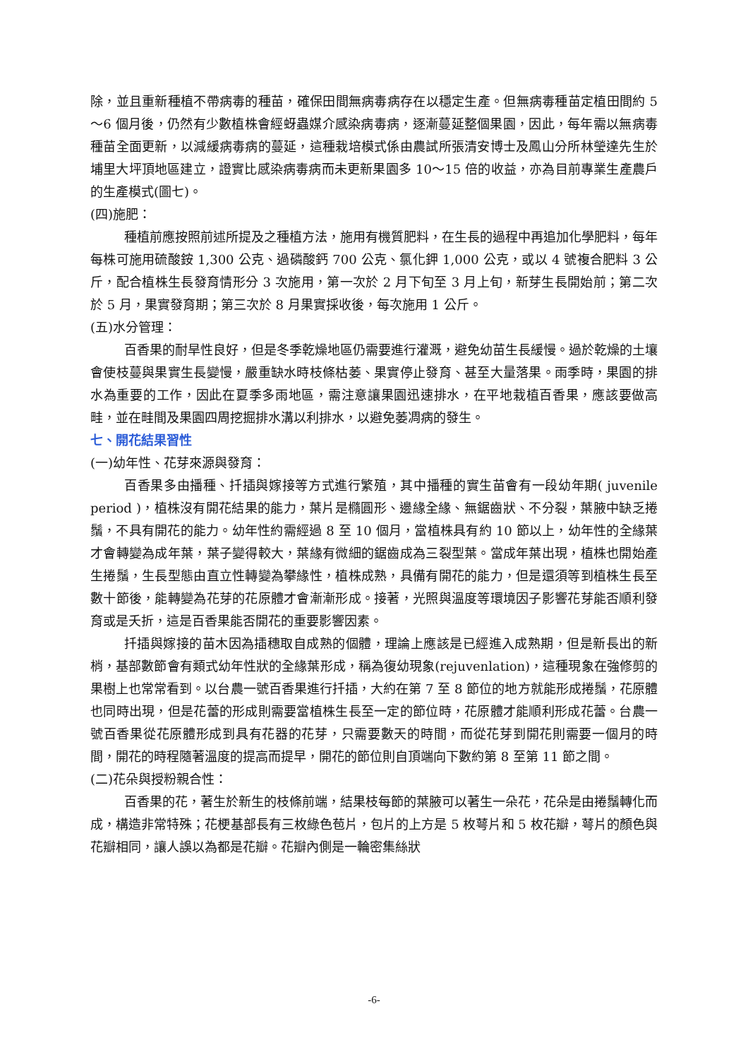除，並且重新種植不帶病毒的種苗，確保田間無病毒病存在以穩定生產。但無病毒種苗定植田間約 5～6 個月後，仍然有少數植株會經蚜蟲媒介感染病毒病，逐漸蔓延整個果園，因此，每年需以無病毒種苗全面更新，以減緩病毒病的蔓延，這種栽培模式係由農試所張清安博士及鳳山分所林瑩達先生於埔里大坪頂地區建立，證實比感染病毒病而未更新果園多 10～15 倍的收益，亦為目前專業生產農戶的生產模式(圖七)。
(四)施肥：
種植前應按照前述所提及之種植方法，施用有機質肥料，在生長的過程中再追加化學肥料，每年每株可施用硫酸銨 1,300 公克、過磷酸鈣 700 公克、氯化鉀 1,000 公克，或以 4 號複合肥料 3 公斤，配合植株生長發育情形分 3 次施用，第一次於 2 月下旬至 3 月上旬，新芽生長開始前；第二次於 5 月，果實發育期；第三次於 8 月果實採收後，每次施用 1 公斤。
(五)水分管理：
百香果的耐旱性良好，但是冬季乾燥地區仍需要進行灌溉，避免幼苗生長緩慢。過於乾燥的土壤會使枝蔓與果實生長變慢，嚴重缺水時枝條枯萎、果實停止發育、甚至大量落果。雨季時，果園的排水為重要的工作，因此在夏季多雨地區，需注意讓果園迅速排水，在平地栽植百香果，應該要做高畦，並在畦間及果園四周挖掘排水溝以利排水，以避免萎凋病的發生。
七、開花結果習性
(一)幼年性、花芽來源與發育：
百香果多由播種、扦插與嫁接等方式進行繁殖，其中播種的實生苗會有一段幼年期( juvenile period )，植株沒有開花結果的能力，葉片是橢圓形、邊緣全緣、無鋸齒狀、不分裂，葉腋中缺乏捲鬚，不具有開花的能力。幼年性約需經過 8 至 10 個月，當植株具有約 10 節以上，幼年性的全緣葉才會轉變為成年葉，葉子變得較大，葉緣有微細的鋸齒成為三裂型葉。當成年葉出現，植株也開始產生捲鬚，生長型態由直立性轉變為攀緣性，植株成熟，具備有開花的能力，但是還須等到植株生長至數十節後，能轉變為花芽的花原體才會漸漸形成。接著，光照與溫度等環境因子影響花芽能否順利發育或是夭折，這是百香果能否開花的重要影響因素。
扦插與嫁接的苗木因為插穗取自成熟的個體，理論上應該是已經進入成熟期，但是新長出的新梢，基部數節會有類式幼年性狀的全緣葉形成，稱為復幼現象(rejuvenlation)，這種現象在強修剪的果樹上也常常看到。以台農一號百香果進行扦插，大約在第 7 至 8 節位的地方就能形成捲鬚，花原體也同時出現，但是花蕾的形成則需要當植株生長至一定的節位時，花原體才能順利形成花蕾。台農一號百香果從花原體形成到具有花器的花芽，只需要數天的時間，而從花芽到開花則需要一個月的時間，開花的時程隨著溫度的提高而提早，開花的節位則自頂端向下數約第 8 至第 11 節之間。
(二)花朵與授粉親合性：
百香果的花，著生於新生的枝條前端，結果枝每節的葉腋可以著生一朵花，花朵是由捲鬚轉化而成，構造非常特殊；花梗基部長有三枚綠色苞片，包片的上方是 5 枚萼片和 5 枚花瓣，萼片的顏色與花瓣相同，讓人誤以為都是花瓣。花瓣內側是一輪密集絲狀
-6-